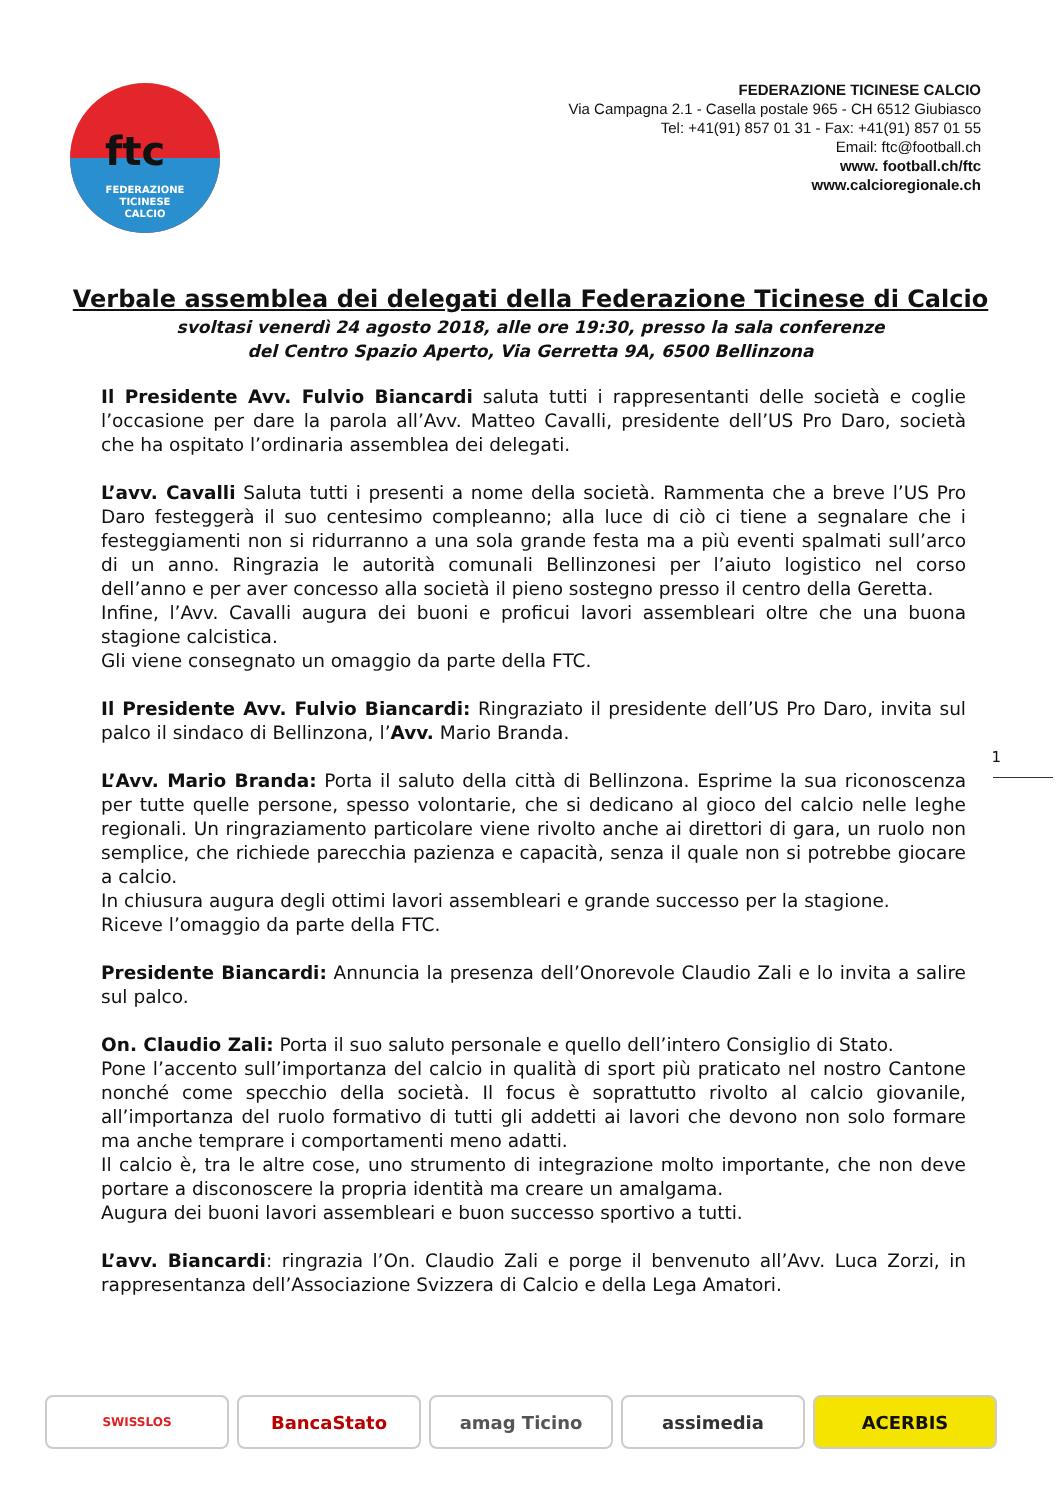ftc
FEDERAZIONE
TICINESE
CALCIO
FEDERAZIONE TICINESE CALCIO
Via Campagna 2.1 - Casella postale 965 - CH 6512 Giubiasco
Tel: +41(91) 857 01 31 - Fax: +41(91) 857 01 55
Email: ftc@football.ch
www. football.ch/ftc
www.calcioregionale.ch
Verbale assemblea dei delegati della Federazione Ticinese di Calcio
svoltasi venerdì 24 agosto 2018, alle ore 19:30, presso la sala conferenze
del Centro Spazio Aperto, Via Gerretta 9A, 6500 Bellinzona
Il Presidente Avv. Fulvio Biancardi saluta tutti i rappresentanti delle società e coglie l’occasione per dare la parola all’Avv. Matteo Cavalli, presidente dell’US Pro Daro, società che ha ospitato l’ordinaria assemblea dei delegati.
L’avv. Cavalli Saluta tutti i presenti a nome della società. Rammenta che a breve l’US Pro Daro festeggerà il suo centesimo compleanno; alla luce di ciò ci tiene a segnalare che i festeggiamenti non si ridurranno a una sola grande festa ma a più eventi spalmati sull’arco di un anno. Ringrazia le autorità comunali Bellinzonesi per l’aiuto logistico nel corso dell’anno e per aver concesso alla società il pieno sostegno presso il centro della Geretta.
Infine, l’Avv. Cavalli augura dei buoni e proficui lavori assembleari oltre che una buona stagione calcistica.
Gli viene consegnato un omaggio da parte della FTC.
Il Presidente Avv. Fulvio Biancardi: Ringraziato il presidente dell’US Pro Daro, invita sul palco il sindaco di Bellinzona, l’Avv. Mario Branda.
L’Avv. Mario Branda: Porta il saluto della città di Bellinzona. Esprime la sua riconoscenza per tutte quelle persone, spesso volontarie, che si dedicano al gioco del calcio nelle leghe regionali. Un ringraziamento particolare viene rivolto anche ai direttori di gara, un ruolo non semplice, che richiede parecchia pazienza e capacità, senza il quale non si potrebbe giocare a calcio.
In chiusura augura degli ottimi lavori assembleari e grande successo per la stagione.
Riceve l’omaggio da parte della FTC.
Presidente Biancardi: Annuncia la presenza dell’Onorevole Claudio Zali e lo invita a salire sul palco.
On. Claudio Zali: Porta il suo saluto personale e quello dell’intero Consiglio di Stato.
Pone l’accento sull’importanza del calcio in qualità di sport più praticato nel nostro Cantone nonché come specchio della società. Il focus è soprattutto rivolto al calcio giovanile, all’importanza del ruolo formativo di tutti gli addetti ai lavori che devono non solo formare ma anche temprare i comportamenti meno adatti.
Il calcio è, tra le altre cose, uno strumento di integrazione molto importante, che non deve portare a disconoscere la propria identità ma creare un amalgama.
Augura dei buoni lavori assembleari e buon successo sportivo a tutti.
L’avv. Biancardi: ringrazia l’On. Claudio Zali e porge il benvenuto all’Avv. Luca Zorzi, in rappresentanza dell’Associazione Svizzera di Calcio e della Lega Amatori.
1
SWISSLOS
BancaStato amag Ticino assimedia ACERBIS